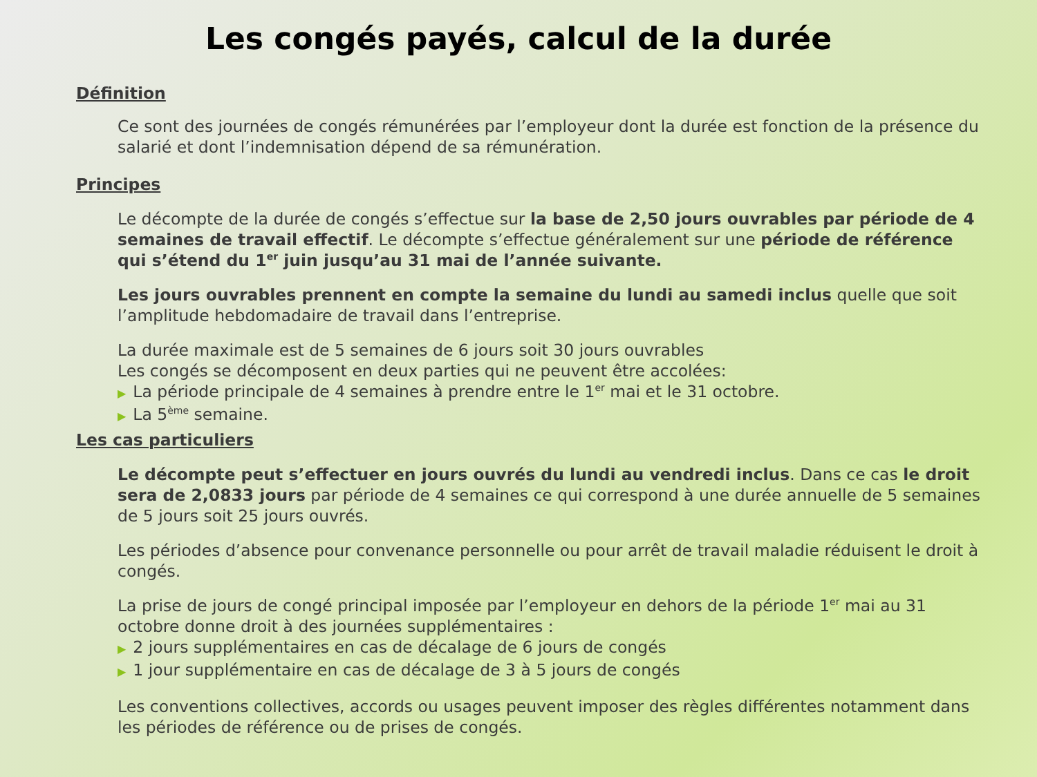Les congés payés, calcul de la durée
Définition
Ce sont des journées de congés rémunérées par l’employeur dont la durée est fonction de la présence du salarié et dont l’indemnisation dépend de sa rémunération.
Principes
Le décompte de la durée de congés s’effectue sur la base de 2,50 jours ouvrables par période de 4 semaines de travail effectif. Le décompte s’effectue généralement sur une période de référence qui s’étend du 1<sup>er</sup> juin jusqu’au 31 mai de l’année suivante.
Les jours ouvrables prennent en compte la semaine du lundi au samedi inclus quelle que soit l’amplitude hebdomadaire de travail dans l’entreprise.
La durée maximale est de 5 semaines de 6 jours soit 30 jours ouvrables
Les congés se décomposent en deux parties qui ne peuvent être accolées:
▶ La période principale de 4 semaines à prendre entre le 1<sup>er</sup> mai et le 31 octobre.
▶ La 5<sup>ème</sup> semaine.
Les cas particuliers
Le décompte peut s’effectuer en jours ouvrés du lundi au vendredi inclus. Dans ce cas le droit sera de 2,0833 jours par période de 4 semaines ce qui correspond à une durée annuelle de 5 semaines de 5 jours soit 25 jours ouvrés.
Les périodes d’absence pour convenance personnelle ou pour arrêt de travail maladie réduisent le droit à congés.
La prise de jours de congé principal imposée par l’employeur en dehors de la période 1<sup>er</sup> mai au 31 octobre donne droit à des journées supplémentaires :
▶ 2 jours supplémentaires en cas de décalage de 6 jours de congés
▶ 1 jour supplémentaire en cas de décalage de 3 à 5 jours de congés
Les conventions collectives, accords ou usages peuvent imposer des règles différentes notamment dans les périodes de référence ou de prises de congés.